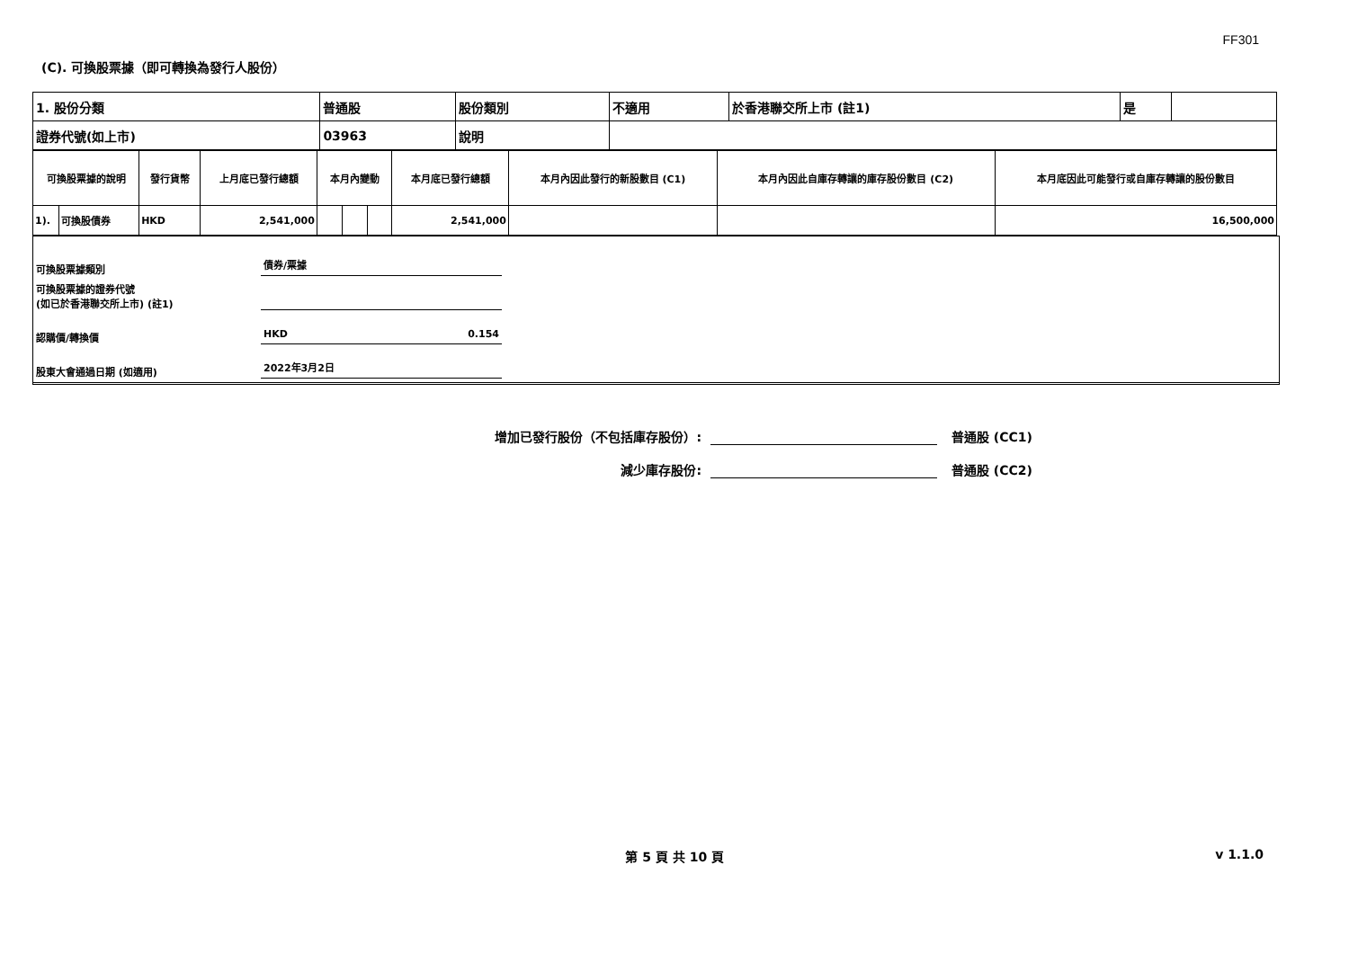FF301
(C). 可換股票據（即可轉換為發行人股份）
| 1. 股份分類 | 普通股 | 股份類別 | 不適用 | 於香港聯交所上市 (註1) | 是 | |
| 證券代號(如上市) | 03963 | 說明 | | | | |
| 可換股票據的說明 | | 發行貨幣 | 上月底已發行總額 | 本月內變動 | | | 本月底已發行總額 | 本月內因此發行的新股數目 (C1) | 本月內因此自庫存轉讓的庫存股份數目 (C2) | 本月底因此可能發行或自庫存轉讓的股份數目 |
| --- | --- | --- | --- | --- | --- | --- | --- | --- | --- | --- |
| 1). | 可換股債券 | HKD | 2,541,000 | | | | 2,541,000 | | | 16,500,000 |
可換股票據類別
債券/票據
可換股票據的證券代號
(如已於香港聯交所上市) (註1)
認購價/轉換價
HKD 0.154
股東大會通過日期 (如適用)
2022年3月2日
增加已發行股份（不包括庫存股份）:
普通股 (CC1)
減少庫存股份:
普通股 (CC2)
第 5 頁 共 10 頁 v 1.1.0